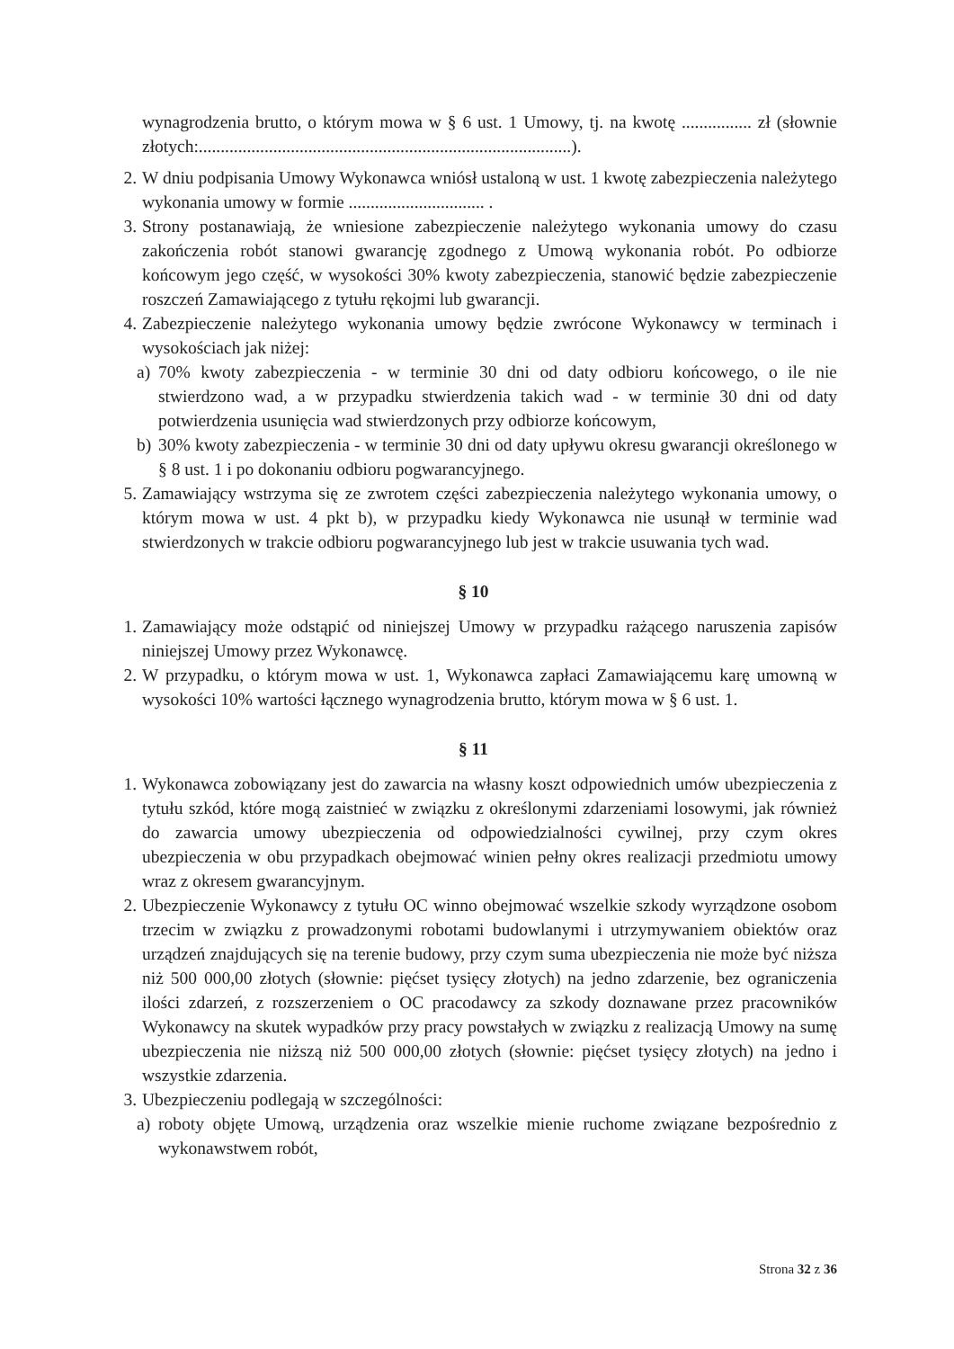wynagrodzenia brutto, o którym mowa w § 6 ust. 1 Umowy, tj. na kwotę ................ zł (słownie złotych:.....................................................................................).
2. W dniu podpisania Umowy Wykonawca wniósł ustaloną w ust. 1 kwotę zabezpieczenia należytego wykonania umowy w formie ............................... .
3. Strony postanawiają, że wniesione zabezpieczenie należytego wykonania umowy do czasu zakończenia robót stanowi gwarancję zgodnego z Umową wykonania robót. Po odbiorze końcowym jego część, w wysokości 30% kwoty zabezpieczenia, stanowić będzie zabezpieczenie roszczeń Zamawiającego z tytułu rękojmi lub gwarancji.
4. Zabezpieczenie należytego wykonania umowy będzie zwrócone Wykonawcy w terminach i wysokościach jak niżej:
a) 70% kwoty zabezpieczenia - w terminie 30 dni od daty odbioru końcowego, o ile nie stwierdzono wad, a w przypadku stwierdzenia takich wad - w terminie 30 dni od daty potwierdzenia usunięcia wad stwierdzonych przy odbiorze końcowym,
b) 30% kwoty zabezpieczenia - w terminie 30 dni od daty upływu okresu gwarancji określonego w § 8 ust. 1 i po dokonaniu odbioru pogwarancyjnego.
5. Zamawiający wstrzyma się ze zwrotem części zabezpieczenia należytego wykonania umowy, o którym mowa w ust. 4 pkt b), w przypadku kiedy Wykonawca nie usunął w terminie wad stwierdzonych w trakcie odbioru pogwarancyjnego lub jest w trakcie usuwania tych wad.
§ 10
1. Zamawiający może odstąpić od niniejszej Umowy w przypadku rażącego naruszenia zapisów niniejszej Umowy przez Wykonawcę.
2. W przypadku, o którym mowa w ust. 1, Wykonawca zapłaci Zamawiającemu karę umowną w wysokości 10% wartości łącznego wynagrodzenia brutto, którym mowa w § 6 ust. 1.
§ 11
1. Wykonawca zobowiązany jest do zawarcia na własny koszt odpowiednich umów ubezpieczenia z tytułu szkód, które mogą zaistnieć w związku z określonymi zdarzeniami losowymi, jak również do zawarcia umowy ubezpieczenia od odpowiedzialności cywilnej, przy czym okres ubezpieczenia w obu przypadkach obejmować winien pełny okres realizacji przedmiotu umowy wraz z okresem gwarancyjnym.
2. Ubezpieczenie Wykonawcy z tytułu OC winno obejmować wszelkie szkody wyrządzone osobom trzecim w związku z prowadzonymi robotami budowlanymi i utrzymywaniem obiektów oraz urządzeń znajdujących się na terenie budowy, przy czym suma ubezpieczenia nie może być niższa niż 500 000,00 złotych (słownie: pięćset tysięcy złotych) na jedno zdarzenie, bez ograniczenia ilości zdarzeń, z rozszerzeniem o OC pracodawcy za szkody doznawane przez pracowników Wykonawcy na skutek wypadków przy pracy powstałych w związku z realizacją Umowy na sumę ubezpieczenia nie niższą niż 500 000,00 złotych (słownie: pięćset tysięcy złotych) na jedno i wszystkie zdarzenia.
3. Ubezpieczeniu podlegają w szczególności:
a) roboty objęte Umową, urządzenia oraz wszelkie mienie ruchome związane bezpośrednio z wykonawstwem robót,
Strona 32 z 36